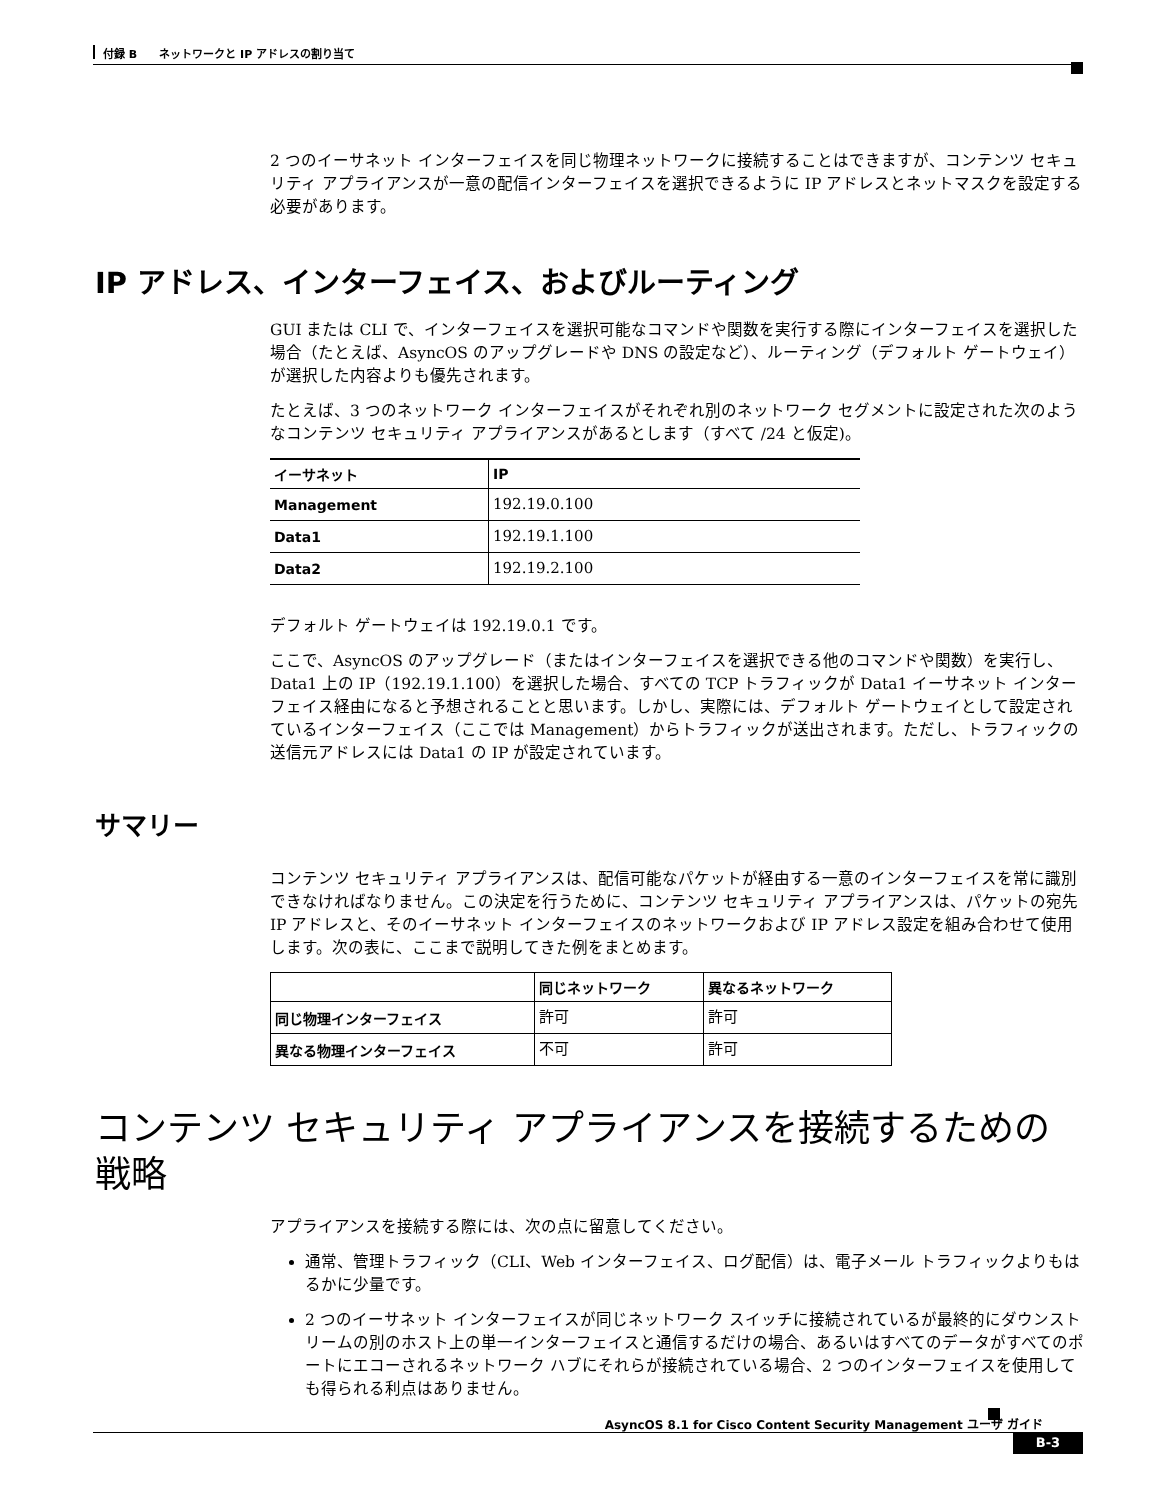付録 B　　ネットワークと IP アドレスの割り当て
2 つのイーサネット インターフェイスを同じ物理ネットワークに接続することはできますが、コンテンツ セキュリティ アプライアンスが一意の配信インターフェイスを選択できるように IP アドレスとネットマスクを設定する必要があります。
IP アドレス、インターフェイス、およびルーティング
GUI または CLI で、インターフェイスを選択可能なコマンドや関数を実行する際にインターフェイスを選択した場合（たとえば、AsyncOS のアップグレードや DNS の設定など）、ルーティング（デフォルト ゲートウェイ）が選択した内容よりも優先されます。
たとえば、3 つのネットワーク インターフェイスがそれぞれ別のネットワーク セグメントに設定された次のようなコンテンツ セキュリティ アプライアンスがあるとします（すべて /24 と仮定)。
| イーサネット | IP |
| --- | --- |
| Management | 192.19.0.100 |
| Data1 | 192.19.1.100 |
| Data2 | 192.19.2.100 |
デフォルト ゲートウェイは 192.19.0.1 です。
ここで、AsyncOS のアップグレード（またはインターフェイスを選択できる他のコマンドや関数）を実行し、Data1 上の IP（192.19.1.100）を選択した場合、すべての TCP トラフィックが Data1 イーサネット インターフェイス経由になると予想されることと思います。しかし、実際には、デフォルト ゲートウェイとして設定されているインターフェイス（ここでは Management）からトラフィックが送出されます。ただし、トラフィックの送信元アドレスには Data1 の IP が設定されています。
サマリー
コンテンツ セキュリティ アプライアンスは、配信可能なパケットが経由する一意のインターフェイスを常に識別できなければなりません。この決定を行うために、コンテンツ セキュリティ アプライアンスは、パケットの宛先 IP アドレスと、そのイーサネット インターフェイスのネットワークおよび IP アドレス設定を組み合わせて使用します。次の表に、ここまで説明してきた例をまとめます。
| | 同じネットワーク | 異なるネットワーク |
| --- | --- | --- |
| 同じ物理インターフェイス | 許可 | 許可 |
| 異なる物理インターフェイス | 不可 | 許可 |
コンテンツ セキュリティ アプライアンスを接続するための戦略
アプライアンスを接続する際には、次の点に留意してください。
通常、管理トラフィック（CLI、Web インターフェイス、ログ配信）は、電子メール トラフィックよりもはるかに少量です。
2 つのイーサネット インターフェイスが同じネットワーク スイッチに接続されているが最終的にダウンストリームの別のホスト上の単一インターフェイスと通信するだけの場合、あるいはすべてのデータがすべてのポートにエコーされるネットワーク ハブにそれらが接続されている場合、2 つのインターフェイスを使用しても得られる利点はありません。
AsyncOS 8.1 for Cisco Content Security Management ユーザ ガイド
B-3